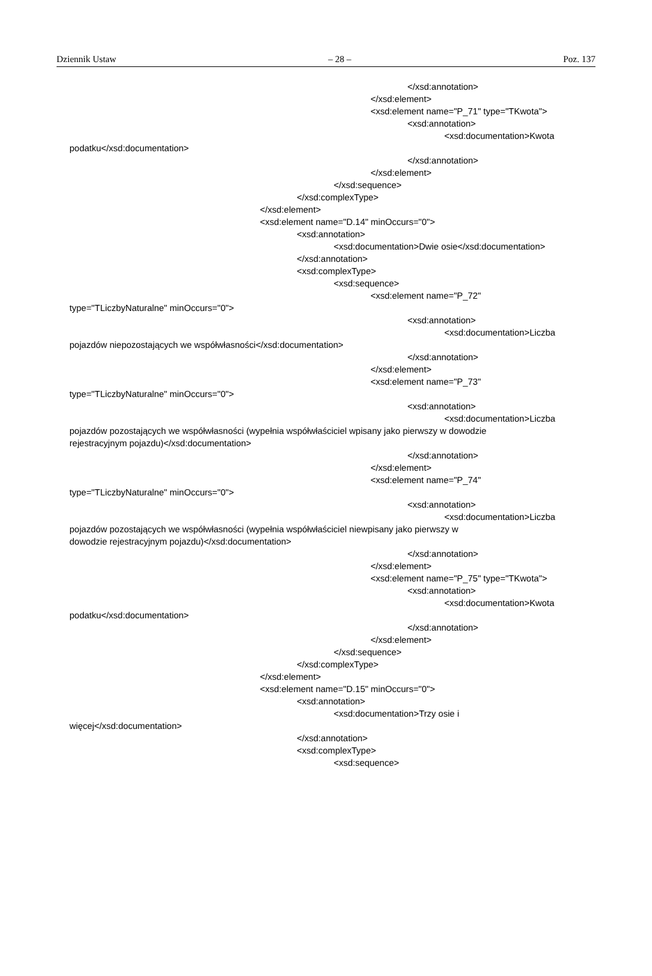Dziennik Ustaw – 28 – Poz. 137
</xsd:annotation>
</xsd:element>
<xsd:element name="P_71" type="TKwota">
<xsd:annotation>
<xsd:documentation>Kwota
podatku</xsd:documentation>
</xsd:annotation>
</xsd:element>
</xsd:sequence>
</xsd:complexType>
</xsd:element>
<xsd:element name="D.14" minOccurs="0">
<xsd:annotation>
<xsd:documentation>Dwie osie</xsd:documentation>
</xsd:annotation>
<xsd:complexType>
<xsd:sequence>
<xsd:element name="P_72"
type="TLiczbyNaturalne" minOccurs="0">
<xsd:annotation>
<xsd:documentation>Liczba
pojazdów niepozostających we współwłasności</xsd:documentation>
</xsd:annotation>
</xsd:element>
<xsd:element name="P_73"
type="TLiczbyNaturalne" minOccurs="0">
<xsd:annotation>
<xsd:documentation>Liczba
pojazdów pozostających we współwłasności (wypełnia współwłaściciel wpisany jako pierwszy w dowodzie
rejestracyjnym pojazdu)</xsd:documentation>
</xsd:annotation>
</xsd:element>
<xsd:element name="P_74"
type="TLiczbyNaturalne" minOccurs="0">
<xsd:annotation>
<xsd:documentation>Liczba
pojazdów pozostających we współwłasności (wypełnia współwłaściciel niewpisany jako pierwszy w
dowodzie rejestracyjnym pojazdu)</xsd:documentation>
</xsd:annotation>
</xsd:element>
<xsd:element name="P_75" type="TKwota">
<xsd:annotation>
<xsd:documentation>Kwota
podatku</xsd:documentation>
</xsd:annotation>
</xsd:element>
</xsd:sequence>
</xsd:complexType>
</xsd:element>
<xsd:element name="D.15" minOccurs="0">
<xsd:annotation>
<xsd:documentation>Trzy osie i
więcej</xsd:documentation>
</xsd:annotation>
<xsd:complexType>
<xsd:sequence>